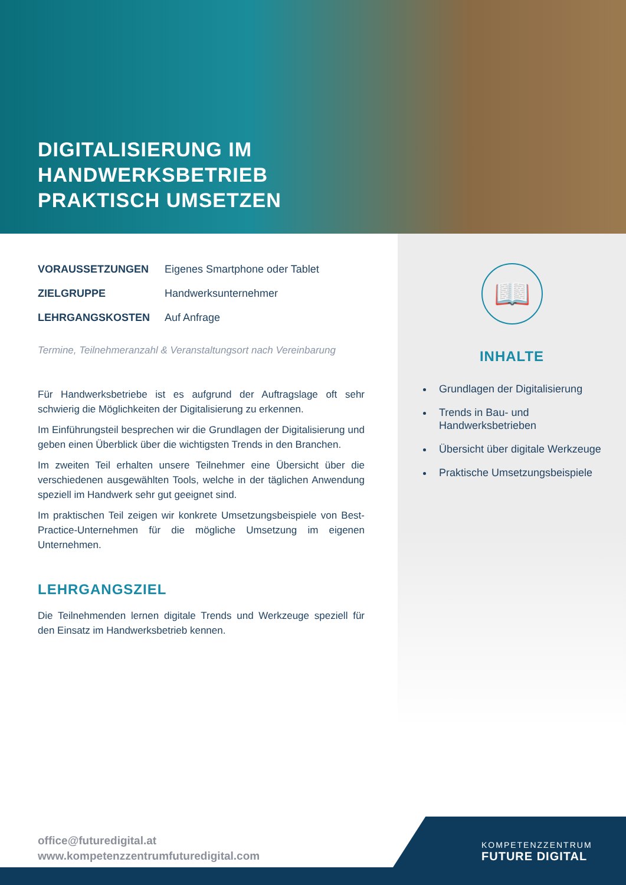DIGITALISIERUNG IM
HANDWERKSBETRIEB
PRAKTISCH UMSETZEN
| VORAUSSETZUNGEN | Eigenes Smartphone oder Tablet |
| ZIELGRUPPE | Handwerksunternehmer |
| LEHRGANGSKOSTEN | Auf Anfrage |
Termine, Teilnehmeranzahl & Veranstaltungsort nach Vereinbarung
Für Handwerksbetriebe ist es aufgrund der Auftragslage oft sehr schwierig die Möglichkeiten der Digitalisierung zu erkennen.
Im Einführungsteil besprechen wir die Grundlagen der Digitalisierung und geben einen Überblick über die wichtigsten Trends in den Branchen.
Im zweiten Teil erhalten unsere Teilnehmer eine Übersicht über die verschiedenen ausgewählten Tools, welche in der täglichen Anwendung speziell im Handwerk sehr gut geeignet sind.
Im praktischen Teil zeigen wir konkrete Umsetzungsbeispiele von Best-Practice-Unternehmen für die mögliche Umsetzung im eigenen Unternehmen.
LEHRGANGSZIEL
Die Teilnehmenden lernen digitale Trends und Werkzeuge speziell für den Einsatz im Handwerksbetrieb kennen.
📖
INHALTE
Grundlagen der Digitalisierung
Trends in Bau- und Handwerksbetrieben
Übersicht über digitale Werkzeuge
Praktische Umsetzungsbeispiele
office@futuredigital.at
www.kompetenzzentrumfuturedigital.com
KOMPETENZZENTRUM
FUTURE DIGITAL